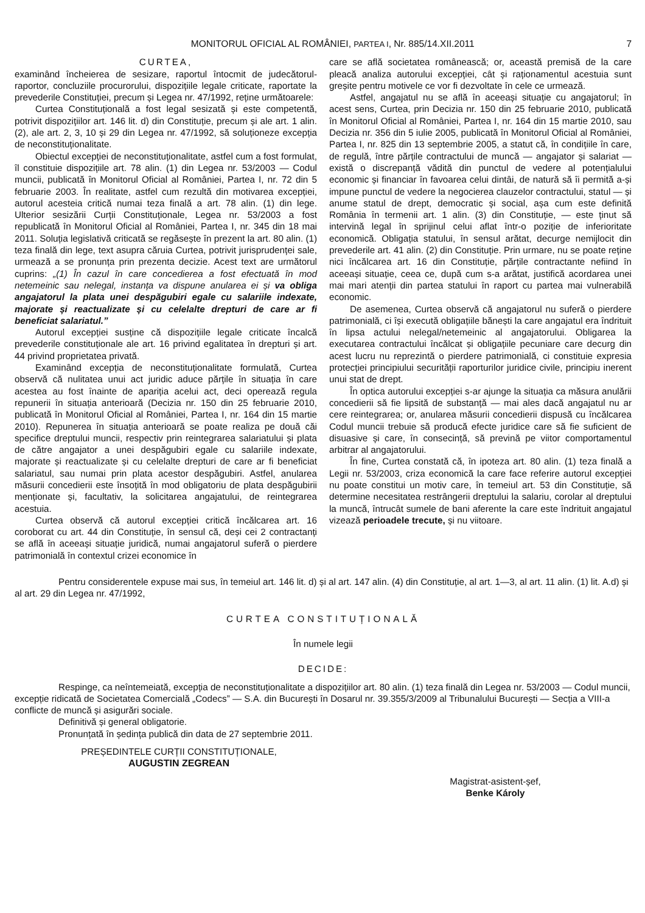MONITORUL OFICIAL AL ROMÂNIEI, PARTEA I, Nr. 885/14.XII.2011
7
CURTEA,
examinând încheierea de sesizare, raportul întocmit de judecătorul-raportor, concluziile procurorului, dispozițiile legale criticate, raportate la prevederile Constituției, precum și Legea nr. 47/1992, reține următoarele:
Curtea Constituțională a fost legal sesizată și este competentă, potrivit dispozițiilor art. 146 lit. d) din Constituție, precum și ale art. 1 alin. (2), ale art. 2, 3, 10 și 29 din Legea nr. 47/1992, să soluționeze excepția de neconstituționalitate.
Obiectul excepției de neconstituționalitate, astfel cum a fost formulat, îl constituie dispozițiile art. 78 alin. (1) din Legea nr. 53/2003 — Codul muncii, publicată în Monitorul Oficial al României, Partea I, nr. 72 din 5 februarie 2003. În realitate, astfel cum rezultă din motivarea excepției, autorul acesteia critică numai teza finală a art. 78 alin. (1) din lege. Ulterior sesizării Curții Constituționale, Legea nr. 53/2003 a fost republicată în Monitorul Oficial al României, Partea I, nr. 345 din 18 mai 2011. Soluția legislativă criticată se regăsește în prezent la art. 80 alin. (1) teza finală din lege, text asupra căruia Curtea, potrivit jurisprudenței sale, urmează a se pronunța prin prezenta decizie. Acest text are următorul cuprins: „(1) În cazul în care concedierea a fost efectuată în mod netemeinic sau nelegal, instanța va dispune anularea ei și va obliga angajatorul la plata unei despăgubiri egale cu salariile indexate, majorate și reactualizate și cu celelalte drepturi de care ar fi beneficiat salariatul.”
Autorul excepției susține că dispozițiile legale criticate încalcă prevederile constituționale ale art. 16 privind egalitatea în drepturi și art. 44 privind proprietatea privată.
Examinând excepția de neconstituționalitate formulată, Curtea observă că nulitatea unui act juridic aduce părțile în situația în care acestea au fost înainte de apariția acelui act, deci operează regula repunerii în situația anterioară (Decizia nr. 150 din 25 februarie 2010, publicată în Monitorul Oficial al României, Partea I, nr. 164 din 15 martie 2010). Repunerea în situația anterioară se poate realiza pe două căi specifice dreptului muncii, respectiv prin reintegrarea salariatului și plata de către angajator a unei despăgubiri egale cu salariile indexate, majorate și reactualizate și cu celelalte drepturi de care ar fi beneficiat salariatul, sau numai prin plata acestor despăgubiri. Astfel, anularea măsurii concedierii este însoțită în mod obligatoriu de plata despăgubirii menționate și, facultativ, la solicitarea angajatului, de reintegrarea acestuia.
Curtea observă că autorul excepției critică încălcarea art. 16 coroborat cu art. 44 din Constituție, în sensul că, deși cei 2 contractanți se află în aceeași situație juridică, numai angajatorul suferă o pierdere patrimonială în contextul crizei economice în
care se află societatea românească; or, această premisă de la care pleacă analiza autorului excepției, cât și raționamentul acestuia sunt greșite pentru motivele ce vor fi dezvoltate în cele ce urmează.
Astfel, angajatul nu se află în aceeași situație cu angajatorul; în acest sens, Curtea, prin Decizia nr. 150 din 25 februarie 2010, publicată în Monitorul Oficial al României, Partea I, nr. 164 din 15 martie 2010, sau Decizia nr. 356 din 5 iulie 2005, publicată în Monitorul Oficial al României, Partea I, nr. 825 din 13 septembrie 2005, a statut că, în condițiile în care, de regulă, între părțile contractului de muncă — angajator și salariat — există o discrepanță vădită din punctul de vedere al potențialului economic și financiar în favoarea celui dintâi, de natură să îi permită a-și impune punctul de vedere la negocierea clauzelor contractului, statul — și anume statul de drept, democratic și social, așa cum este definită România în termenii art. 1 alin. (3) din Constituție, — este ținut să intervină legal în sprijinul celui aflat într-o poziție de inferioritate economică. Obligația statului, în sensul arătat, decurge nemijlocit din prevederile art. 41 alin. (2) din Constituție. Prin urmare, nu se poate reține nici încălcarea art. 16 din Constituție, părțile contractante nefiind în aceeași situație, ceea ce, după cum s-a arătat, justifică acordarea unei mai mari atenții din partea statului în raport cu partea mai vulnerabilă economic.
De asemenea, Curtea observă că angajatorul nu suferă o pierdere patrimonială, ci își execută obligațiile bănești la care angajatul era îndrituit în lipsa actului nelegal/netemeinic al angajatorului. Obligarea la executarea contractului încălcat și obligațiile pecuniare care decurg din acest lucru nu reprezintă o pierdere patrimonială, ci constituie expresia protecției principiului securității raporturilor juridice civile, principiu inerent unui stat de drept.
În optica autorului excepției s-ar ajunge la situația ca măsura anulării concedierii să fie lipsită de substanță — mai ales dacă angajatul nu ar cere reintegrarea; or, anularea măsurii concedierii dispusă cu încălcarea Codul muncii trebuie să producă efecte juridice care să fie suficient de disuasive și care, în consecință, să prevină pe viitor comportamentul arbitrar al angajatorului.
În fine, Curtea constată că, în ipoteza art. 80 alin. (1) teza finală a Legii nr. 53/2003, criza economică la care face referire autorul excepției nu poate constitui un motiv care, în temeiul art. 53 din Constituție, să determine necesitatea restrângerii dreptului la salariu, corolar al dreptului la muncă, întrucât sumele de bani aferente la care este îndrituit angajatul vizează perioadele trecute, și nu viitoare.
Pentru considerentele expuse mai sus, în temeiul art. 146 lit. d) și al art. 147 alin. (4) din Constituție, al art. 1—3, al art. 11 alin. (1) lit. A.d) și al art. 29 din Legea nr. 47/1992,
CURTEA CONSTITUȚIONALĂ
În numele legii
DECIDE:
Respinge, ca neîntemeiată, excepția de neconstituționalitate a dispozițiilor art. 80 alin. (1) teza finală din Legea nr. 53/2003 — Codul muncii, excepție ridicată de Societatea Comercială „Codecs” — S.A. din București în Dosarul nr. 39.355/3/2009 al Tribunalului București — Secția a VIII-a conflicte de muncă și asigurări sociale.
Definitivă și general obligatorie.
Pronunțată în ședința publică din data de 27 septembrie 2011.
PREȘEDINTELE CURȚII CONSTITUȚIONALE,
AUGUSTIN ZEGREAN
Magistrat-asistent-șef,
Benke Károly